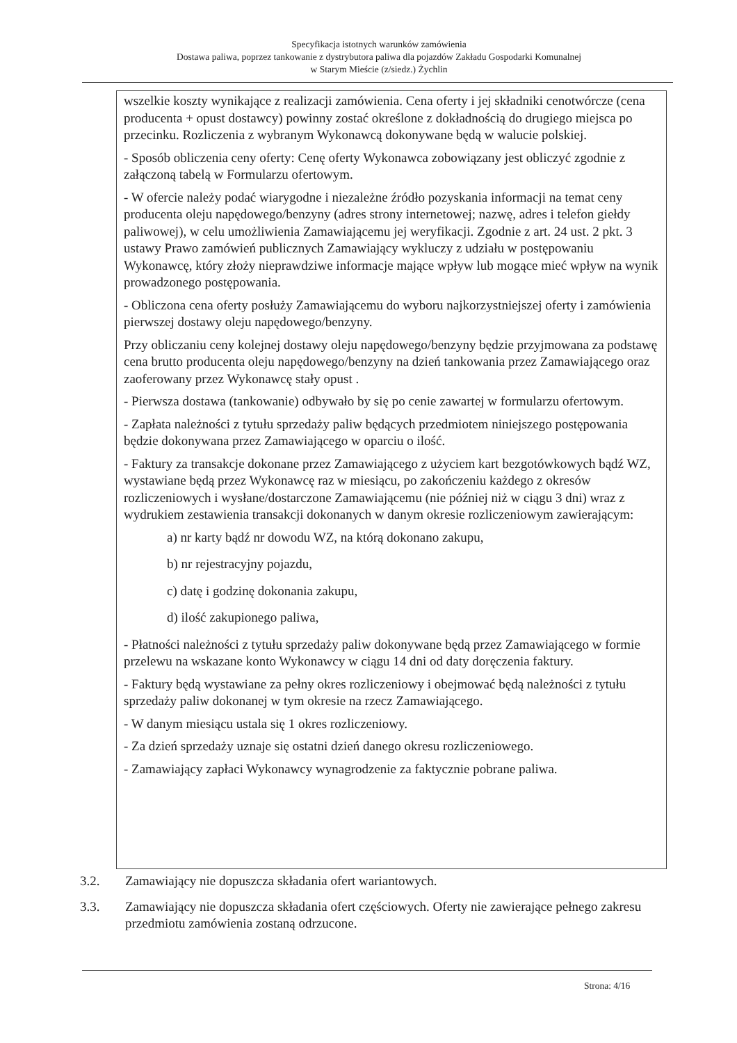Specyfikacja istotnych warunków zamówienia
Dostawa paliwa, poprzez tankowanie z dystrybutora paliwa dla pojazdów Zakładu Gospodarki Komunalnej
w Starym Mieście (z/siedz.) Żychlin
wszelkie koszty wynikające z realizacji zamówienia. Cena oferty i jej składniki cenotwórcze (cena producenta + opust dostawcy) powinny zostać określone z dokładnością do drugiego miejsca po przecinku. Rozliczenia z wybranym Wykonawcą dokonywane będą w walucie polskiej.
- Sposób obliczenia ceny oferty: Cenę oferty Wykonawca zobowiązany jest obliczyć zgodnie z załączoną tabelą w Formularzu ofertowym.
- W ofercie należy podać wiarygodne i niezależne źródło pozyskania informacji na temat ceny producenta oleju napędowego/benzyny (adres strony internetowej; nazwę, adres i telefon giełdy paliwowej), w celu umożliwienia Zamawiającemu jej weryfikacji. Zgodnie z art. 24 ust. 2 pkt. 3 ustawy Prawo zamówień publicznych Zamawiający wykluczy z udziału w postępowaniu Wykonawcę, który złoży nieprawdziwe informacje mające wpływ lub mogące mieć wpływ na wynik prowadzonego postępowania.
- Obliczona cena oferty posłuży Zamawiającemu do wyboru najkorzystniejszej oferty i zamówienia pierwszej dostawy oleju napędowego/benzyny.
Przy obliczaniu ceny kolejnej dostawy oleju napędowego/benzyny będzie przyjmowana za podstawę cena brutto producenta oleju napędowego/benzyny na dzień tankowania przez Zamawiającego oraz zaoferowany przez Wykonawcę stały opust .
- Pierwsza dostawa (tankowanie) odbywało by się po cenie zawartej w formularzu ofertowym.
- Zapłata należności z tytułu sprzedaży paliw będących przedmiotem niniejszego postępowania będzie dokonywana przez Zamawiającego w oparciu o ilość.
- Faktury za transakcje dokonane przez Zamawiającego z użyciem kart bezgotówkowych bądź WZ, wystawiane będą przez Wykonawcę raz w miesiącu, po zakończeniu każdego z okresów rozliczeniowych i wysłane/dostarczone Zamawiającemu (nie później niż w ciągu 3 dni) wraz z wydrukiem zestawienia transakcji dokonanych w danym okresie rozliczeniowym zawierającym:
a) nr karty bądź nr dowodu WZ, na którą dokonano zakupu,
b) nr rejestracyjny pojazdu,
c) datę i godzinę dokonania zakupu,
d) ilość zakupionego paliwa,
- Płatności należności z tytułu sprzedaży paliw dokonywane będą przez Zamawiającego w formie przelewu na wskazane konto Wykonawcy w ciągu 14 dni od daty doręczenia faktury.
- Faktury będą wystawiane za pełny okres rozliczeniowy i obejmować będą należności z tytułu sprzedaży paliw dokonanej w tym okresie na rzecz Zamawiającego.
- W danym miesiącu ustala się 1 okres rozliczeniowy.
- Za dzień sprzedaży uznaje się ostatni dzień danego okresu rozliczeniowego.
- Zamawiający zapłaci Wykonawcy wynagrodzenie za faktycznie pobrane paliwa.
3.2. Zamawiający nie dopuszcza składania ofert wariantowych.
3.3. Zamawiający nie dopuszcza składania ofert częściowych. Oferty nie zawierające pełnego zakresu przedmiotu zamówienia zostaną odrzucone.
Strona: 4/16